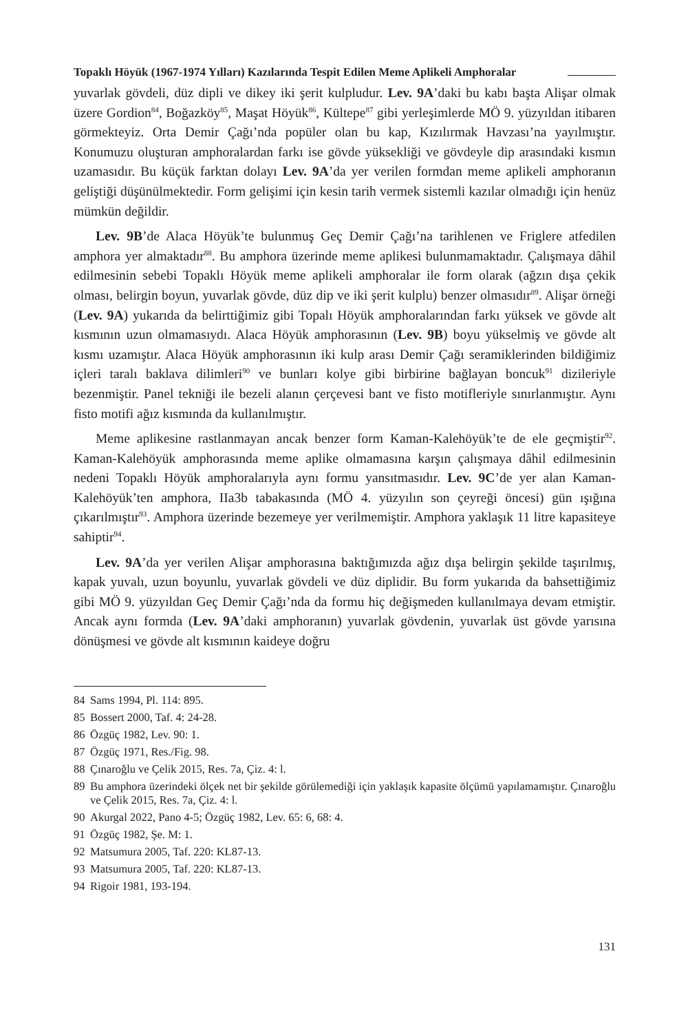Topaklı Höyük (1967-1974 Yılları) Kazılarında Tespit Edilen Meme Aplikeli Amphoralar
yuvarlak gövdeli, düz dipli ve dikey iki şerit kulpludur. Lev. 9A’daki bu kabı başta Alişar olmak üzere Gordion<sup>84</sup>, Boğazköy<sup>85</sup>, Maşat Höyük<sup>86</sup>, Kültepe<sup>87</sup> gibi yerleşimlerde MÖ 9. yüzyıldan itibaren görmekteyiz. Orta Demir Çağı’nda popüler olan bu kap, Kızılırmak Havzası’na yayılmıştır. Konumuzu oluşturan amphoralardan farkı ise gövde yüksekliği ve gövdeyle dip arasındaki kısmın uzamasıdır. Bu küçük farktan dolayı Lev. 9A’da yer verilen formdan meme aplikeli amphoranın geliştiği düşünülmektedir. Form gelişimi için kesin tarih vermek sistemli kazılar olmadığı için henüz mümkün değildir.
Lev. 9B’de Alaca Höyük’te bulunmuş Geç Demir Çağı’na tarihlenen ve Friglere atfedilen amphora yer almaktadır<sup>88</sup>. Bu amphora üzerinde meme aplikesi bulunmamaktadır. Çalışmaya dâhil edilmesinin sebebi Topaklı Höyük meme aplikeli amphoralar ile form olarak (ağzın dışa çekik olması, belirgin boyun, yuvarlak gövde, düz dip ve iki şerit kulplu) benzer olmasıdır<sup>89</sup>. Alişar örneği (Lev. 9A) yukarıda da belirttiğimiz gibi Topalı Höyük amphoralarından farkı yüksek ve gövde alt kısmının uzun olmamasıydı. Alaca Höyük amphorasının (Lev. 9B) boyu yükselmiş ve gövde alt kısmı uzamıştır. Alaca Höyük amphorasının iki kulp arası Demir Çağı seramiklerinden bildiğimiz içleri taralı baklava dilimleri<sup>90</sup> ve bunları kolye gibi birbirine bağlayan boncuk<sup>91</sup> dizileriyle bezenmiştir. Panel tekniği ile bezeli alanın çerçevesi bant ve fisto motifleriyle sınırlanmıştır. Aynı fisto motifi ağız kısmında da kullanılmıştır.
Meme aplikesine rastlanmayan ancak benzer form Kaman-Kalehöyük’te de ele geçmiştir<sup>92</sup>. Kaman-Kalehöyük amphorasında meme aplike olmamasına karşın çalışmaya dâhil edilmesinin nedeni Topaklı Höyük amphoralarıyla aynı formu yansıtmasıdır. Lev. 9C’de yer alan Kaman-Kalehöyük’ten amphora, IIa3b tabakasında (MÖ 4. yüzyılın son çeyreği öncesi) gün ışığına çıkarılmıştır<sup>93</sup>. Amphora üzerinde bezemeye yer verilmemiştir. Amphora yaklaşık 11 litre kapasiteye sahiptir<sup>94</sup>.
Lev. 9A’da yer verilen Alişar amphorasına baktığımızda ağız dışa belirgin şekilde taşırılmış, kapak yuvalı, uzun boyunlu, yuvarlak gövdeli ve düz diplidir. Bu form yukarıda da bahsettiğimiz gibi MÖ 9. yüzyıldan Geç Demir Çağı’nda da formu hiç değişmeden kullanılmaya devam etmiştir. Ancak aynı formda (Lev. 9A’daki amphoranın) yuvarlak gövdenin, yuvarlak üst gövde yarısına dönüşmesi ve gövde alt kısmının kaideye doğru
84 Sams 1994, Pl. 114: 895.
85 Bossert 2000, Taf. 4: 24-28.
86 Özgüç 1982, Lev. 90: 1.
87 Özgüç 1971, Res./Fig. 98.
88 Çınaroğlu ve Çelik 2015, Res. 7a, Çiz. 4: l.
89 Bu amphora üzerindeki ölçek net bir şekilde görülemediği için yaklaşık kapasite ölçümü yapılamamıştır. Çınaroğlu ve Çelik 2015, Res. 7a, Çiz. 4: l.
90 Akurgal 2022, Pano 4-5; Özgüç 1982, Lev. 65: 6, 68: 4.
91 Özgüç 1982, Şe. M: 1.
92 Matsumura 2005, Taf. 220: KL87-13.
93 Matsumura 2005, Taf. 220: KL87-13.
94 Rigoir 1981, 193-194.
131